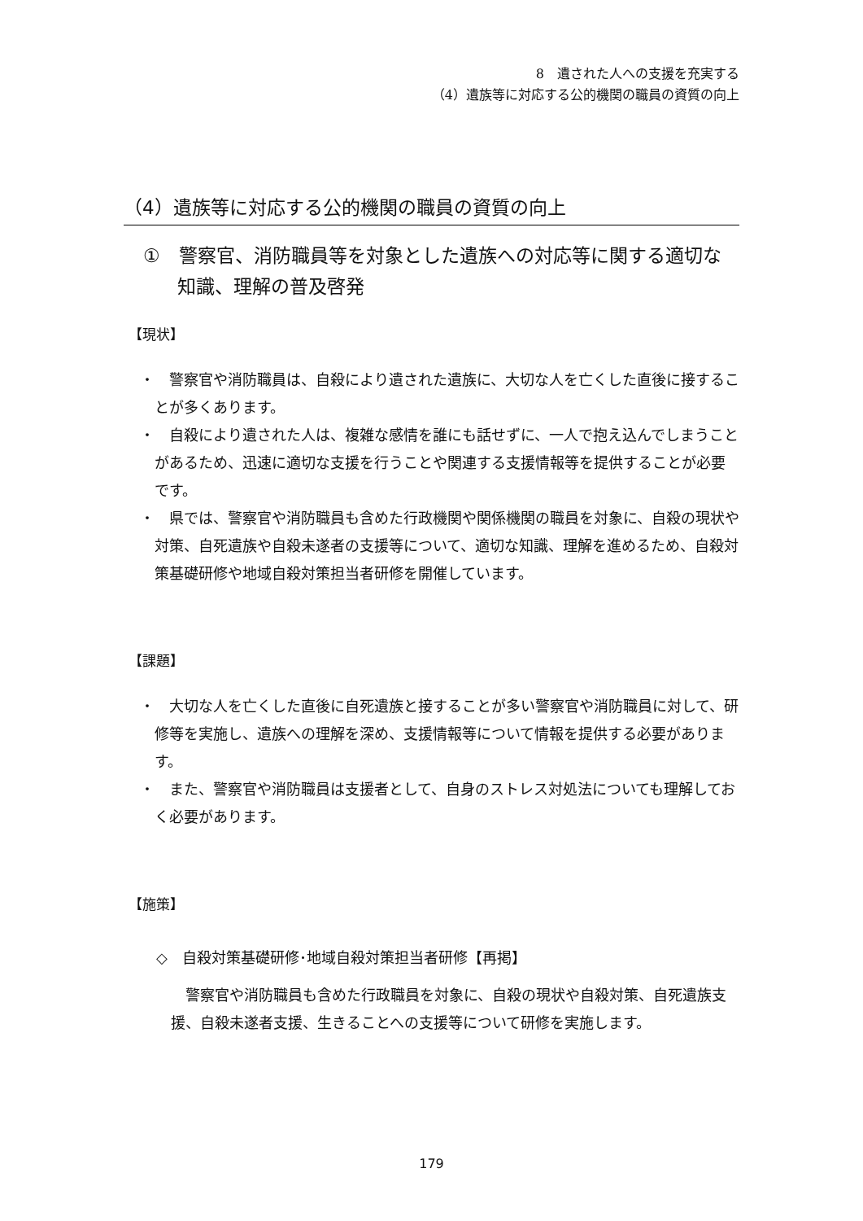8　遺された人への支援を充実する
（4）遺族等に対応する公的機関の職員の資質の向上
（4）遺族等に対応する公的機関の職員の資質の向上
①　警察官、消防職員等を対象とした遺族への対応等に関する適切な知識、理解の普及啓発
【現状】
・　警察官や消防職員は、自殺により遺された遺族に、大切な人を亡くした直後に接することが多くあります。
・　自殺により遺された人は、複雑な感情を誰にも話せずに、一人で抱え込んでしまうことがあるため、迅速に適切な支援を行うことや関連する支援情報等を提供することが必要です。
・　県では、警察官や消防職員も含めた行政機関や関係機関の職員を対象に、自殺の現状や対策、自死遺族や自殺未遂者の支援等について、適切な知識、理解を進めるため、自殺対策基礎研修や地域自殺対策担当者研修を開催しています。
【課題】
・　大切な人を亡くした直後に自死遺族と接することが多い警察官や消防職員に対して、研修等を実施し、遺族への理解を深め、支援情報等について情報を提供する必要があります。
・　また、警察官や消防職員は支援者として、自身のストレス対処法についても理解しておく必要があります。
【施策】
◇　自殺対策基礎研修･地域自殺対策担当者研修【再掲】
警察官や消防職員も含めた行政職員を対象に、自殺の現状や自殺対策、自死遺族支援、自殺未遂者支援、生きることへの支援等について研修を実施します。
179